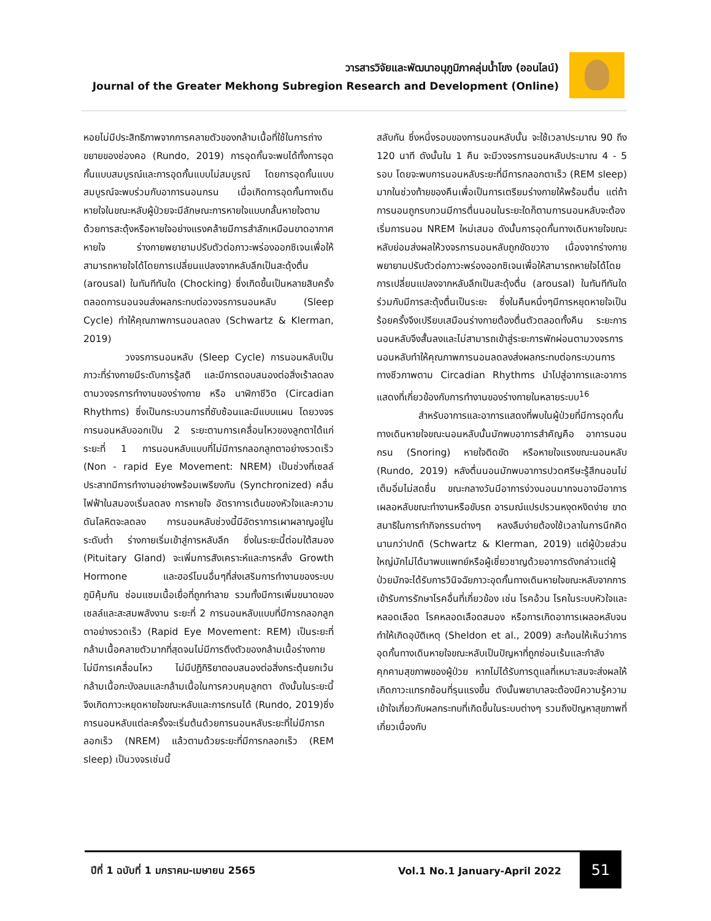วารสารวิจัยและพัฒนาอนุภูมิภาคลุ่มน้ำโขง (ออนไลน์)
Journal of the Greater Mekhong Subregion Research and Development (Online)
หอยไม่มีประสิทธิภาพจากการคลายตัวของกล้ามเนื้อที่ใช้ในการถ่างขยายของช่องคอ (Rundo, 2019) การอุดกั้นจะพบได้ทั้งการอุดกั้นแบบสมบูรณ์และการอุดกั้นแบบไม่สมบูรณ์ โดยการอุดกั้นแบบสมบูรณ์จะพบร่วมกับอาการนอนกรน เมื่อเกิดการอุดกั้นทางเดินหายใจในขณะหลับผู้ป่วยจะมีลักษณะการหายใจแบบกลั้นหายใจตามด้วยการสะดุ้งหรือหายใจอย่างแรงคล้ายมีการสำลักเหมือนขาดอากาศหายใจ ร่างกายพยายามปรับตัวต่อภาวะพร่องออกซิเจนเพื่อให้สามารถหายใจได้โดยการเปลี่ยนแปลงจากหลับลึกเป็นสะดุ้งตื่น (arousal) ในทันทีทันใด (Chocking) ซึ่งเกิดขึ้นเป็นหลายสิบครั้งตลอดการนอนจนส่งผลกระทบต่อวงจรการนอนหลับ (Sleep Cycle) ทำให้คุณภาพการนอนลดลง (Schwartz & Klerman, 2019)
วงจรการนอนหลับ (Sleep Cycle) การนอนหลับเป็นภาวะที่ร่างกายมีระดับการรู้สติ และมีการตอบสนองต่อสิ่งเร้าลดลงตามวงจรการทำงานของร่างกาย หรือ นาฬิกาชีวิต (Circadian Rhythms) ซึ่งเป็นกระบวนการที่ซับซ้อนและมีแบบแผน โดยวงจรการนอนหลับออกเป็น 2 ระยะตามการเคลื่อนไหวของลูกตาได้แก่ ระยะที่ 1 การนอนหลับแบบที่ไม่มีการกลอกลูกตาอย่างรวดเร็ว (Non - rapid Eye Movement: NREM) เป็นช่วงที่เซลล์ประสาทมีการทำงานอย่างพร้อมเพรียงกัน (Synchronized) คลื่นไฟฟ้าในสมองเริ่มลดลง การหายใจ อัตราการเต้นของหัวใจและความดันโลหิตจะลดลง การนอนหลับช่วงนี้มีอัตราการเผาผลาญอยู่ในระดับต่ำ ร่างกายเริ่มเข้าสู่การหลับลึก ซึ่งในระยะนี้ต่อมใต้สมอง (Pituitary Gland) จะเพิ่มการสังเคราะห์และการหลั่ง Growth Hormone และฮอร์โมนอื่นๆที่ส่งเสริมการทำงานของระบบภูมิคุ้มกัน ซ่อมแซมเนื้อเยื่อที่ถูกทำลาย รวมทั้งมีการเพิ่มขนาดของเซลล์และสะสมพลังงาน ระยะที่ 2 การนอนหลับแบบที่มีการกลอกลูกตาอย่างรวดเร็ว (Rapid Eye Movement: REM) เป็นระยะที่กล้ามเนื้อคลายตัวมากที่สุดจนไม่มีการตึงตัวของกล้ามเนื้อร่างกายไม่มีการเคลื่อนไหว ไม่มีปฏิกิริยาตอบสนองต่อสิ่งกระตุ้นยกเว้นกล้ามเนื้อกะบังลมและกล้ามเนื้อในการควบคุมลูกตา ดังนั้นในระยะนี้จึงเกิดภาวะหยุดหายใจขณะหลับและการกรนได้ (Rundo, 2019)ซึ่งการนอนหลับแต่ละครั้งจะเริ่มต้นด้วยการนอนหลับระยะที่ไม่มีการกลอกเร็ว (NREM) แล้วตามด้วยระยะที่มีการกลอกเร็ว (REM sleep) เป็นวงจรเช่นนี้
สลับกัน ซึ่งหนึ่งรอบของการนอนหลับนั้น จะใช้เวลาประมาณ 90 ถึง 120 นาที ดังนั้นใน 1 คืน จะมีวงจรการนอนหลับประมาณ 4 - 5 รอบ โดยจะพบการนอนหลับระยะที่มีการกลอกตาเร็ว (REM sleep) มากในช่วงท้ายของคืนเพื่อเป็นการเตรียมร่างกายให้พร้อมตื่น แต่ถ้าการนอนถูกรบกวนมีการตื่นนอนในระยะใดก็ตามการนอนหลับจะต้องเริ่มการนอน NREM ใหม่เสมอ ดังนั้นการอุดกั้นทางเดินหายใจขณะหลับย่อมส่งผลให้วงจรการนอนหลับถูกขัดขวาง เนื่องจากร่างกายพยายามปรับตัวต่อภาวะพร่องออกซิเจนเพื่อให้สามารถหายใจได้โดยการเปลี่ยนแปลงจากหลับลึกเป็นสะดุ้งตื่น (arousal) ในทันทีทันใดร่วมกับมีการสะดุ้งตื่นเป็นระยะ ซึ่งในคืนหนึ่งๆมีการหยุดหายใจเป็นร้อยครั้งจึงเปรียบเสมือนร่างกายต้องตื่นตัวตลอดทั้งคืน ระยะการนอนหลับจึงสั้นลงและไม่สามารถเข้าสู่ระยะการพักผ่อนตามวงจรการนอนหลับทำให้คุณภาพการนอนลดลงส่งผลกระทบต่อกระบวนการทางชีวภาพตาม Circadian Rhythms นำไปสู่อาการและอาการแสดงที่เกี่ยวข้องกับการทำงานของร่างกายในหลายระบบ<sup>16</sup>
สำหรับอาการและอาการแสดงที่พบในผู้ป่วยที่มีการอุดกั้นทางเดินหายใจขณะนอนหลับนั้นมักพบอาการสำคัญคือ อาการนอนกรน (Snoring) หายใจติดขัด หรือหายใจแรงขณะนอนหลับ (Rundo, 2019) หลังตื่นนอนมักพบอาการปวดศรีษะรู้สึกนอนไม่เต็มอิ่มไม่สดชื่น ขณะกลางวันมีอาการง่วงนอนมากจนอาจมีอาการเผลอหลับขณะทำงานหรือขับรถ อารมณ์แปรปรวนหงุดหงิดง่าย ขาดสมาธิในการทำกิจกรรมต่างๆ หลงลืมง่ายต้องใช้เวลาในการนึกคิดนานกว่าปกติ (Schwartz & Klerman, 2019) แต่ผู้ป่วยส่วนใหญ่มักไม่ได้มาพบแพทย์หรือผู้เชี่ยวชาญด้วยอาการดังกล่าวแต่ผู้ป่วยมักจะได้รับการวินิจฉัยภาวะอุดกั้นทางเดินหายใจขณะหลับจากการเข้ารับการรักษาโรคอื่นที่เกี่ยวข้อง เช่น โรคอ้วน โรคในระบบหัวใจและหลอดเลือด โรคหลอดเลือดสมอง หรือการเกิดอาการเผลอหลับจนทำให้เกิดอุบัติเหตุ (Sheldon et al., 2009) สะท้อนให้เห็นว่าการอุดกั้นทางเดินหายใจขณะหลับเป็นปัญหาที่ถูกซ่อนเร้นและกำลังคุกคามสุขภาพของผู้ป่วย หากไม่ได้รับการดูแลที่เหมาะสมจะส่งผลให้เกิดภาวะแทรกซ้อนที่รุนแรงขึ้น ดังนั้นพยาบาลจะต้องมีความรู้ความเข้าใจเกี่ยวกับผลกระทบที่เกิดขึ้นในระบบต่างๆ รวมถึงปัญหาสุขภาพที่เกี่ยวเนื่องกับ
ปีที่ 1 ฉบับที่ 1 มกราคม-เมษายน 2565 Vol.1 No.1 January-April 2022 51